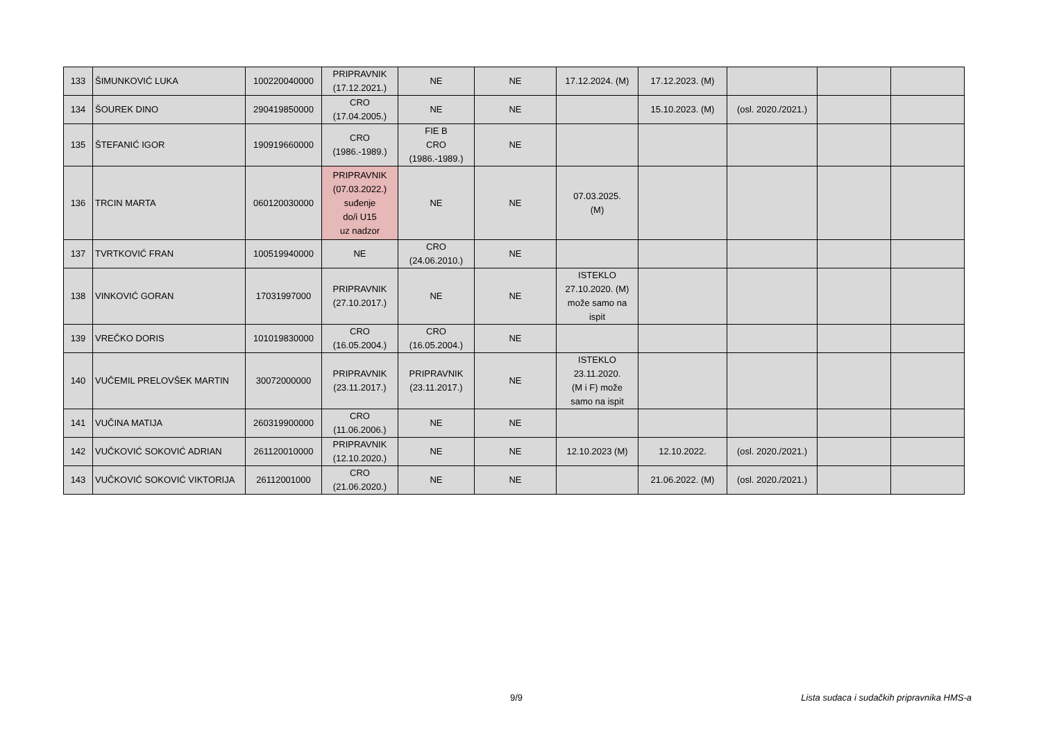| 133 | ŠIMUNKOVIĆ LUKA | 100220040000 | PRIPRAVNIK (17.12.2021.) | NE | NE | 17.12.2024. (M) | 17.12.2023. (M) | | | |
| 134 | ŠOUREK DINO | 290419850000 | CRO (17.04.2005.) | NE | NE | | 15.10.2023. (M) | (osl. 2020./2021.) | | |
| 135 | ŠTEFANIĆ IGOR | 190919660000 | CRO (1986.-1989.) | FIE B CRO (1986.-1989.) | NE | | | | | |
| 136 | TRCIN MARTA | 060120030000 | PRIPRAVNIK (07.03.2022.) suđenje do/i U15 uz nadzor | NE | NE | 07.03.2025. (M) | | | | |
| 137 | TVRTKOVIĆ FRAN | 100519940000 | NE | CRO (24.06.2010.) | NE | | | | | |
| 138 | VINKOVIĆ GORAN | 17031997000 | PRIPRAVNIK (27.10.2017.) | NE | NE | ISTEKLO 27.10.2020. (M) može samo na ispit | | | | |
| 139 | VREČKO DORIS | 101019830000 | CRO (16.05.2004.) | CRO (16.05.2004.) | NE | | | | | |
| 140 | VUČEMIL PRELOVŠEK MARTIN | 30072000000 | PRIPRAVNIK (23.11.2017.) | PRIPRAVNIK (23.11.2017.) | NE | ISTEKLO 23.11.2020. (M i F) može samo na ispit | | | | |
| 141 | VUČINA MATIJA | 260319900000 | CRO (11.06.2006.) | NE | NE | | | | | |
| 142 | VUČKOVIĆ SOKOVIĆ ADRIAN | 261120010000 | PRIPRAVNIK (12.10.2020.) | NE | NE | 12.10.2023 (M) | 12.10.2022. | (osl. 2020./2021.) | | |
| 143 | VUČKOVIĆ SOKOVIĆ VIKTORIJA | 26112001000 | CRO (21.06.2020.) | NE | NE | | 21.06.2022. (M) | (osl. 2020./2021.) | | |
9/9 Lista sudaca i sudačkih pripravnika HMS-a